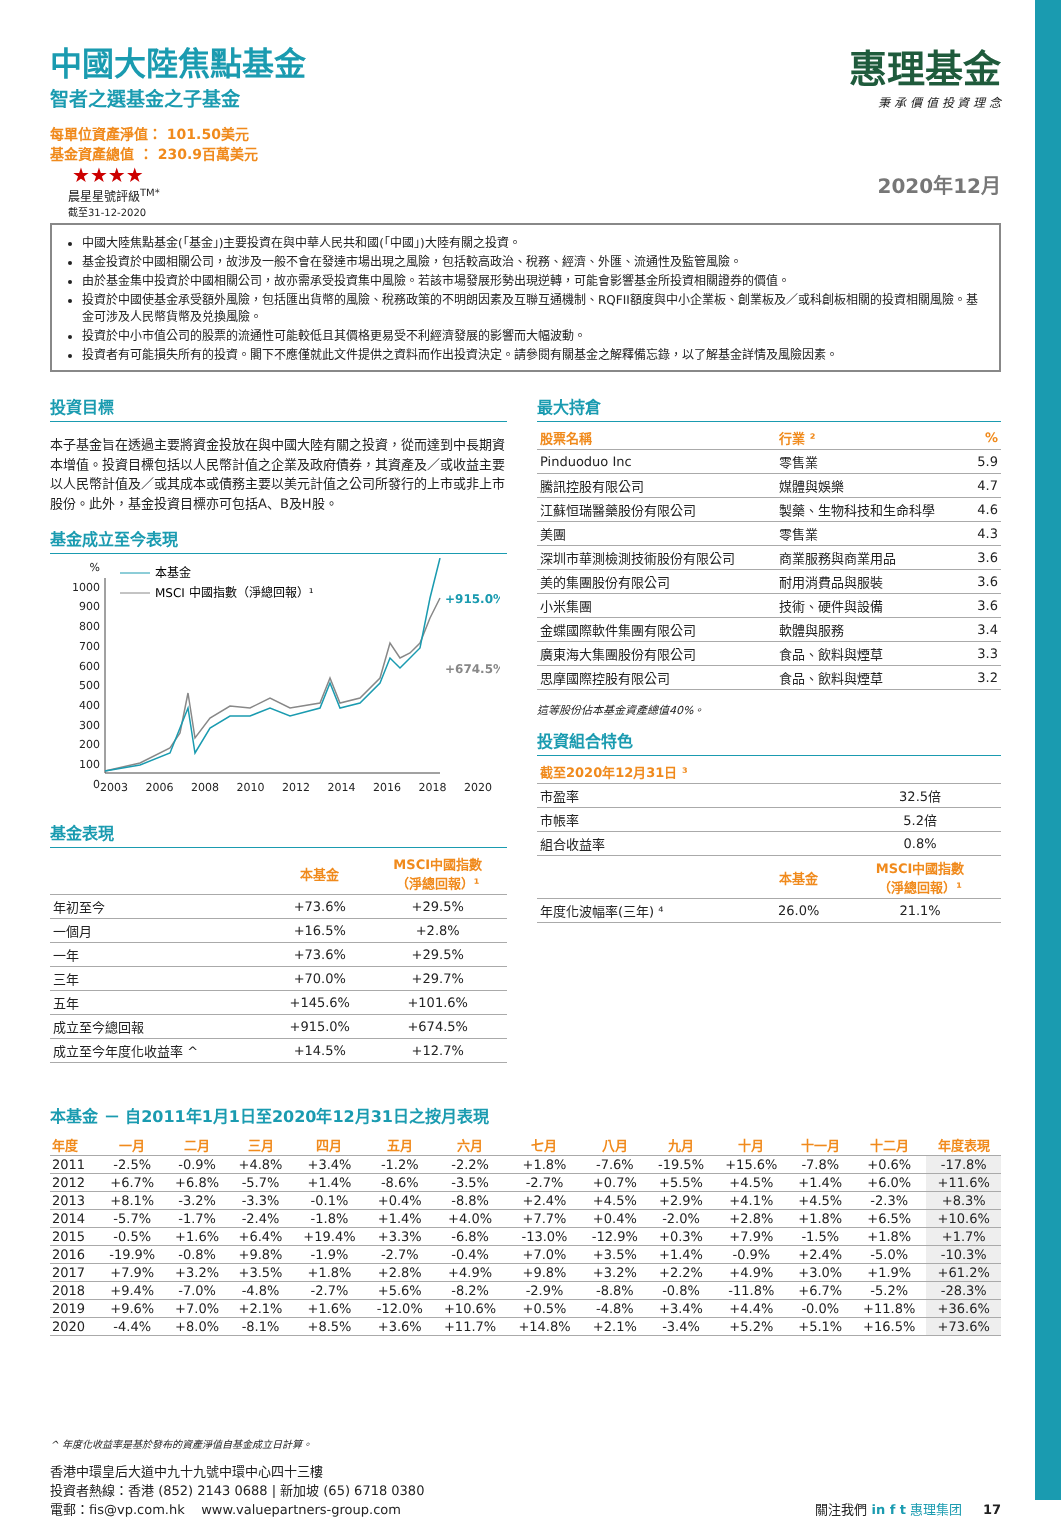中國大陸焦點基金
智者之選基金之子基金
每單位資產淨值： 101.50美元
基金資產總值 ： 230.9百萬美元
★★★★
晨星星號評級<sup>TM*</sup>
截至31-12-2020
惠理基金
秉 承 價 值 投 資 理 念
2020年12月
中國大陸焦點基金(「基金」)主要投資在與中華人民共和國(「中國」)大陸有關之投資。
基金投資於中國相關公司，故涉及一般不會在發達市場出現之風險，包括較高政治、稅務、經濟、外匯、流通性及監管風險。
由於基金集中投資於中國相關公司，故亦需承受投資集中風險。若該市場發展形勢出現逆轉，可能會影響基金所投資相關證券的價值。
投資於中國使基金承受額外風險，包括匯出貨幣的風險、稅務政策的不明朗因素及互聯互通機制、RQFII額度與中小企業板、創業板及／或科創板相關的投資相關風險。基金可涉及人民幣貨幣及兑換風險。
投資於中小市值公司的股票的流通性可能較低且其價格更易受不利經濟發展的影響而大幅波動。
投資者有可能損失所有的投資。閣下不應僅就此文件提供之資料而作出投資決定。請參閱有關基金之解釋備忘錄，以了解基金詳情及風險因素。
投資目標
本子基金旨在透過主要將資金投放在與中國大陸有關之投資，從而達到中長期資本增值。投資目標包括以人民幣計值之企業及政府債券，其資產及／或收益主要以人民幣計值及／或其成本或債務主要以美元計值之公司所發行的上市或非上市股份。此外，基金投資目標亦可包括A、B及H股。
基金成立至今表現
%
1000
900
800
700
600
500
400
300
200
100
0
本基金
MSCI 中國指數（淨總回報）¹
+915.0%
+674.5%
2003 2006 2008 2010 2012 2014 2016 2018 2020
基金表現
| | 本基金 | MSCI中國指數 （淨總回報）¹ |
| --- | --- | --- |
| 年初至今 | +73.6% | +29.5% |
| 一個月 | +16.5% | +2.8% |
| 一年 | +73.6% | +29.5% |
| 三年 | +70.0% | +29.7% |
| 五年 | +145.6% | +101.6% |
| 成立至今總回報 | +915.0% | +674.5% |
| 成立至今年度化收益率 ^ | +14.5% | +12.7% |
最大持倉
| 股票名稱 | 行業 ² | % |
| --- | --- | --- |
| Pinduoduo Inc | 零售業 | 5.9 |
| 騰訊控股有限公司 | 媒體與娛樂 | 4.7 |
| 江蘇恒瑞醫藥股份有限公司 | 製藥、生物科技和生命科學 | 4.6 |
| 美團 | 零售業 | 4.3 |
| 深圳市華測檢測技術股份有限公司 | 商業服務與商業用品 | 3.6 |
| 美的集團股份有限公司 | 耐用消費品與服裝 | 3.6 |
| 小米集團 | 技術、硬件與設備 | 3.6 |
| 金蝶國際軟件集團有限公司 | 軟體與服務 | 3.4 |
| 廣東海大集團股份有限公司 | 食品、飲料與煙草 | 3.3 |
| 思摩國際控股有限公司 | 食品、飲料與煙草 | 3.2 |
這等股份佔本基金資產總值40%。
投資組合特色
| 截至2020年12月31日 ³ | | |
| --- | --- | --- |
| 市盈率 | | 32.5倍 |
| 市帳率 | | 5.2倍 |
| 組合收益率 | | 0.8% |
| | 本基金 | MSCI中國指數 （淨總回報）¹ |
| 年度化波幅率(三年) ⁴ | 26.0% | 21.1% |
本基金 － 自2011年1月1日至2020年12月31日之按月表現
| 年度 | 一月 | 二月 | 三月 | 四月 | 五月 | 六月 | 七月 | 八月 | 九月 | 十月 | 十一月 | 十二月 | 年度表現 |
| --- | --- | --- | --- | --- | --- | --- | --- | --- | --- | --- | --- | --- | --- |
| 2011 | -2.5% | -0.9% | +4.8% | +3.4% | -1.2% | -2.2% | +1.8% | -7.6% | -19.5% | +15.6% | -7.8% | +0.6% | -17.8% |
| 2012 | +6.7% | +6.8% | -5.7% | +1.4% | -8.6% | -3.5% | -2.7% | +0.7% | +5.5% | +4.5% | +1.4% | +6.0% | +11.6% |
| 2013 | +8.1% | -3.2% | -3.3% | -0.1% | +0.4% | -8.8% | +2.4% | +4.5% | +2.9% | +4.1% | +4.5% | -2.3% | +8.3% |
| 2014 | -5.7% | -1.7% | -2.4% | -1.8% | +1.4% | +4.0% | +7.7% | +0.4% | -2.0% | +2.8% | +1.8% | +6.5% | +10.6% |
| 2015 | -0.5% | +1.6% | +6.4% | +19.4% | +3.3% | -6.8% | -13.0% | -12.9% | +0.3% | +7.9% | -1.5% | +1.8% | +1.7% |
| 2016 | -19.9% | -0.8% | +9.8% | -1.9% | -2.7% | -0.4% | +7.0% | +3.5% | +1.4% | -0.9% | +2.4% | -5.0% | -10.3% |
| 2017 | +7.9% | +3.2% | +3.5% | +1.8% | +2.8% | +4.9% | +9.8% | +3.2% | +2.2% | +4.9% | +3.0% | +1.9% | +61.2% |
| 2018 | +9.4% | -7.0% | -4.8% | -2.7% | +5.6% | -8.2% | -2.9% | -8.8% | -0.8% | -11.8% | +6.7% | -5.2% | -28.3% |
| 2019 | +9.6% | +7.0% | +2.1% | +1.6% | -12.0% | +10.6% | +0.5% | -4.8% | +3.4% | +4.4% | -0.0% | +11.8% | +36.6% |
| 2020 | -4.4% | +8.0% | -8.1% | +8.5% | +3.6% | +11.7% | +14.8% | +2.1% | -3.4% | +5.2% | +5.1% | +16.5% | +73.6% |
^ 年度化收益率是基於發布的資產淨值自基金成立日計算。
香港中環皇后大道中九十九號中環中心四十三樓
投資者熱線：香港 (852) 2143 0688 | 新加坡 (65) 6718 0380
電郵：fis@vp.com.hk www.valuepartners-group.com
關注我們 in f t 惠理集团 17